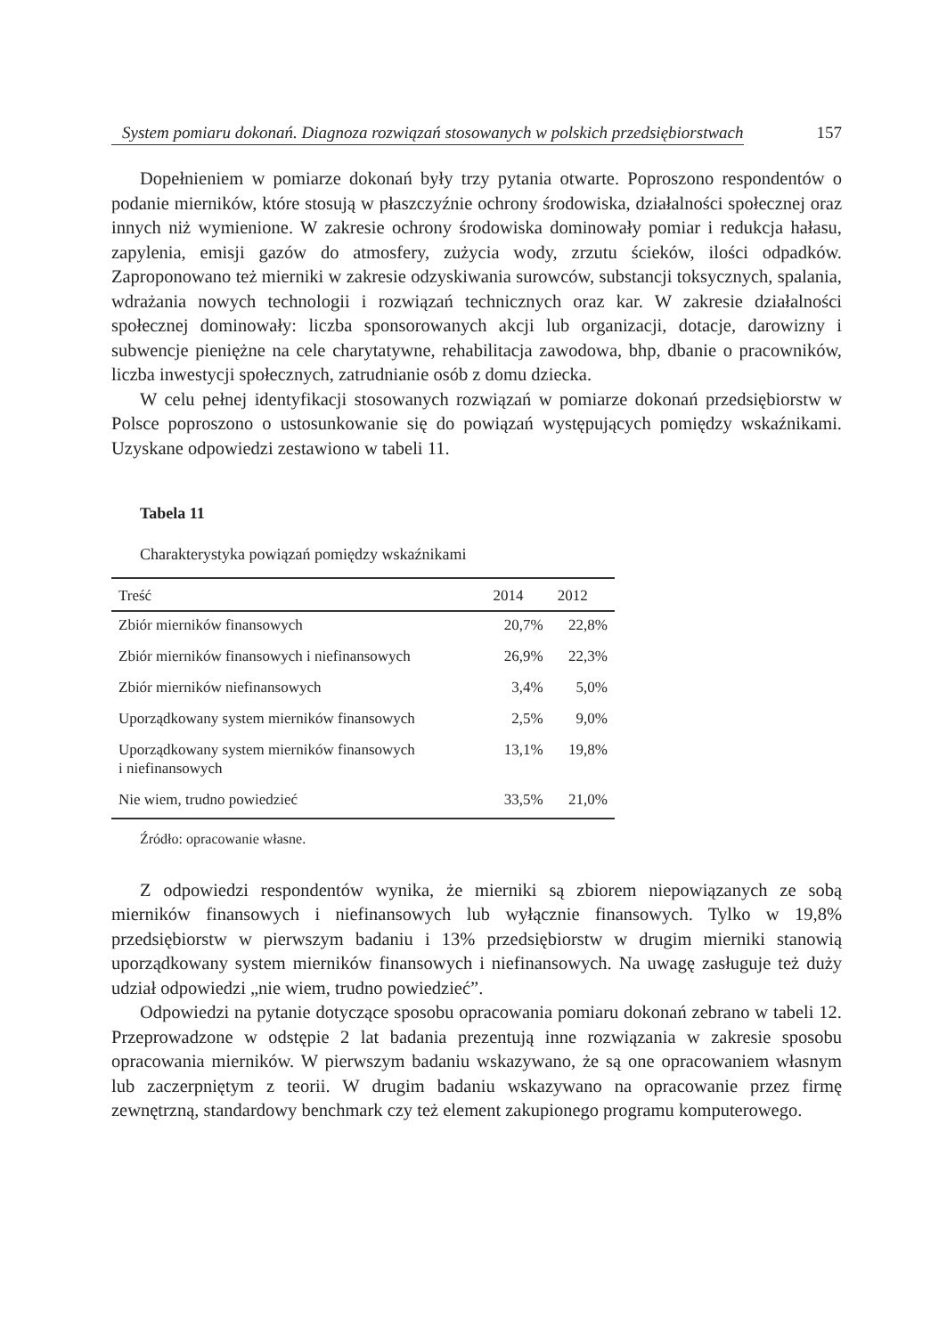System pomiaru dokonań. Diagnoza rozwiązań stosowanych w polskich przedsiębiorstwach 157
Dopełnieniem w pomiarze dokonań były trzy pytania otwarte. Poproszono respondentów o podanie mierników, które stosują w płaszczyźnie ochrony środowiska, działalności społecznej oraz innych niż wymienione. W zakresie ochrony środowiska dominowały pomiar i redukcja hałasu, zapylenia, emisji gazów do atmosfery, zużycia wody, zrzutu ścieków, ilości odpadków. Zaproponowano też mierniki w zakresie odzyskiwania surowców, substancji toksycznych, spalania, wdrażania nowych technologii i rozwiązań technicznych oraz kar. W zakresie działalności społecznej dominowały: liczba sponsorowanych akcji lub organizacji, dotacje, darowizny i subwencje pieniężne na cele charytatywne, rehabilitacja zawodowa, bhp, dbanie o pracowników, liczba inwestycji społecznych, zatrudnianie osób z domu dziecka.
W celu pełnej identyfikacji stosowanych rozwiązań w pomiarze dokonań przedsiębiorstw w Polsce poproszono o ustosunkowanie się do powiązań występujących pomiędzy wskaźnikami. Uzyskane odpowiedzi zestawiono w tabeli 11.
Tabela 11
Charakterystyka powiązań pomiędzy wskaźnikami
| Treść | 2014 | 2012 |
| --- | --- | --- |
| Zbiór mierników finansowych | 20,7% | 22,8% |
| Zbiór mierników finansowych i niefinansowych | 26,9% | 22,3% |
| Zbiór mierników niefinansowych | 3,4% | 5,0% |
| Uporządkowany system mierników finansowych | 2,5% | 9,0% |
| Uporządkowany system mierników finansowych i niefinansowych | 13,1% | 19,8% |
| Nie wiem, trudno powiedzieć | 33,5% | 21,0% |
Źródło: opracowanie własne.
Z odpowiedzi respondentów wynika, że mierniki są zbiorem niepowiązanych ze sobą mierników finansowych i niefinansowych lub wyłącznie finansowych. Tylko w 19,8% przedsiębiorstw w pierwszym badaniu i 13% przedsiębiorstw w drugim mierniki stanowią uporządkowany system mierników finansowych i niefinansowych. Na uwagę zasługuje też duży udział odpowiedzi „nie wiem, trudno powiedzieć”.
Odpowiedzi na pytanie dotyczące sposobu opracowania pomiaru dokonań zebrano w tabeli 12. Przeprowadzone w odstępie 2 lat badania prezentują inne rozwiązania w zakresie sposobu opracowania mierników. W pierwszym badaniu wskazywano, że są one opracowaniem własnym lub zaczerpniętym z teorii. W drugim badaniu wskazywano na opracowanie przez firmę zewnętrzną, standardowy benchmark czy też element zakupionego programu komputerowego.